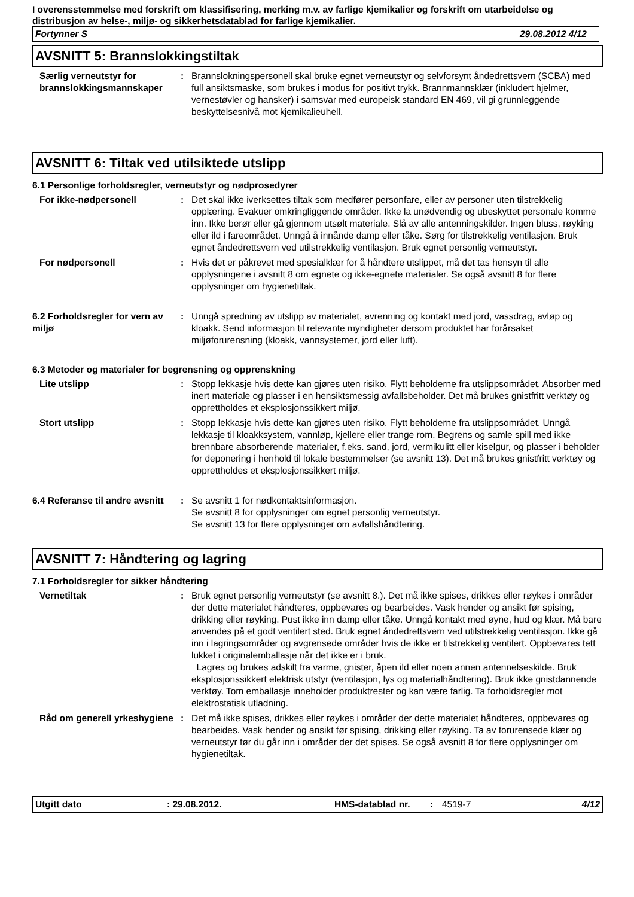I overensstemmelse med forskrift om klassifisering, merking m.v. av farlige kjemikalier og forskrift om utarbeidelse og distribusjon av helse-, miljø- og sikkerhetsdatablad for farlige kjemikalier.
Fortynner S 29.08.2012 4/12
AVSNITT 5: Brannslokkingstiltak
Særlig verneutstyr for brannslokkingsmannskaper
: Brannslokningspersonell skal bruke egnet verneutstyr og selvforsynt åndedrettsvern (SCBA) med full ansiktsmaske, som brukes i modus for positivt trykk. Brannmannsklær (inkludert hjelmer, vernestøvler og hansker) i samsvar med europeisk standard EN 469, vil gi grunnleggende beskyttelsesnivå mot kjemikalieuhell.
AVSNITT 6: Tiltak ved utilsiktede utslipp
6.1 Personlige forholdsregler, verneutstyr og nødprosedyrer
For ikke-nødpersonell : Det skal ikke iverksettes tiltak som medfører personfare, eller av personer uten tilstrekkelig opplæring. Evakuer omkringliggende områder. Ikke la unødvendig og ubeskyttet personale komme inn. Ikke berør eller gå gjennom utsølt materiale. Slå av alle antenningskilder. Ingen bluss, røyking eller ild i fareområdet. Unngå å innånde damp eller tåke. Sørg for tilstrekkelig ventilasjon. Bruk egnet åndedrettsvern ved utilstrekkelig ventilasjon. Bruk egnet personlig verneutstyr.
For nødpersonell : Hvis det er påkrevet med spesialklær for å håndtere utslippet, må det tas hensyn til alle opplysningene i avsnitt 8 om egnete og ikke-egnete materialer. Se også avsnitt 8 for flere opplysninger om hygienetiltak.
6.2 Forholdsregler for vern av miljø
: Unngå spredning av utslipp av materialet, avrenning og kontakt med jord, vassdrag, avløp og kloakk. Send informasjon til relevante myndigheter dersom produktet har forårsaket miljøforurensning (kloakk, vannsystemer, jord eller luft).
6.3 Metoder og materialer for begrensning og opprenskning
Lite utslipp : Stopp lekkasje hvis dette kan gjøres uten risiko. Flytt beholderne fra utslippsområdet. Absorber med inert materiale og plasser i en hensiktsmessig avfallsbeholder. Det må brukes gnistfritt verktøy og opprettholdes et eksplosjonssikkert miljø.
Stort utslipp : Stopp lekkasje hvis dette kan gjøres uten risiko. Flytt beholderne fra utslippsområdet. Unngå lekkasje til kloakksystem, vannløp, kjellere eller trange rom. Begrens og samle spill med ikke brennbare absorberende materialer, f.eks. sand, jord, vermikulitt eller kiselgur, og plasser i beholder for deponering i henhold til lokale bestemmelser (se avsnitt 13). Det må brukes gnistfritt verktøy og opprettholdes et eksplosjonssikkert miljø.
6.4 Referanse til andre avsnitt
: Se avsnitt 1 for nødkontaktsinformasjon.
Se avsnitt 8 for opplysninger om egnet personlig verneutstyr.
Se avsnitt 13 for flere opplysninger om avfallshåndtering.
AVSNITT 7: Håndtering og lagring
7.1 Forholdsregler for sikker håndtering
Vernetiltak : Bruk egnet personlig verneutstyr (se avsnitt 8.). Det må ikke spises, drikkes eller røykes i områder der dette materialet håndteres, oppbevares og bearbeides. Vask hender og ansikt før spising, drikking eller røyking. Pust ikke inn damp eller tåke. Unngå kontakt med øyne, hud og klær. Må bare anvendes på et godt ventilert sted. Bruk egnet åndedrettsvern ved utilstrekkelig ventilasjon. Ikke gå inn i lagringsområder og avgrensede områder hvis de ikke er tilstrekkelig ventilert. Oppbevares tett lukket i originalemballasje når det ikke er i bruk.
Lagres og brukes adskilt fra varme, gnister, åpen ild eller noen annen antennelseskilde. Bruk eksplosjonssikkert elektrisk utstyr (ventilasjon, lys og materialhåndtering). Bruk ikke gnistdannende verktøy. Tom emballasje inneholder produktrester og kan være farlig. Ta forholdsregler mot elektrostatisk utladning.
Råd om generell yrkeshygiene
: Det må ikke spises, drikkes eller røykes i områder der dette materialet håndteres, oppbevares og bearbeides. Vask hender og ansikt før spising, drikking eller røyking. Ta av forurensede klær og verneutstyr før du går inn i områder der det spises. Se også avsnitt 8 for flere opplysninger om hygienetiltak.
Utgitt dato: 29.08.2012. HMS-datablad nr.: 4519-7 4/12